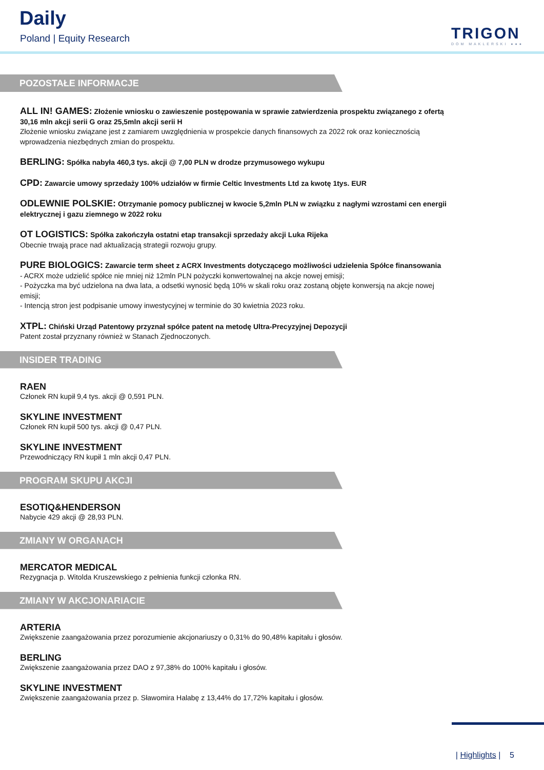Daily
Poland | Equity Research TRIGON
DOM MAKLERSKI ●●●
POZOSTAŁE INFORMACJE
ALL IN! GAMES: Złożenie wniosku o zawieszenie postępowania w sprawie zatwierdzenia prospektu związanego z ofertą 30,16 mln akcji serii G oraz 25,5mln akcji serii H
Złożenie wniosku związane jest z zamiarem uwzględnienia w prospekcie danych finansowych za 2022 rok oraz koniecznością wprowadzenia niezbędnych zmian do prospektu.
BERLING: Spółka nabyła 460,3 tys. akcji @ 7,00 PLN w drodze przymusowego wykupu
CPD: Zawarcie umowy sprzedaży 100% udziałów w firmie Celtic Investments Ltd za kwotę 1tys. EUR
ODLEWNIE POLSKIE: Otrzymanie pomocy publicznej w kwocie 5,2mln PLN w związku z nagłymi wzrostami cen energii elektrycznej i gazu ziemnego w 2022 roku
OT LOGISTICS: Spółka zakończyła ostatni etap transakcji sprzedaży akcji Luka Rijeka
Obecnie trwają prace nad aktualizacją strategii rozwoju grupy.
PURE BIOLOGICS: Zawarcie term sheet z ACRX Investments dotyczącego możliwości udzielenia Spółce finansowania
- ACRX może udzielić spółce nie mniej niż 12mln PLN pożyczki konwertowalnej na akcje nowej emisji;
- Pożyczka ma być udzielona na dwa lata, a odsetki wynosić będą 10% w skali roku oraz zostaną objęte konwersją na akcje nowej emisji;
- Intencją stron jest podpisanie umowy inwestycyjnej w terminie do 30 kwietnia 2023 roku.
XTPL: Chiński Urząd Patentowy przyznał spółce patent na metodę Ultra-Precyzyjnej Depozycji
Patent został przyznany również w Stanach Zjednoczonych.
INSIDER TRADING
RAEN
Członek RN kupił 9,4 tys. akcji @ 0,591 PLN.
SKYLINE INVESTMENT
Członek RN kupił 500 tys. akcji @ 0,47 PLN.
SKYLINE INVESTMENT
Przewodniczący RN kupił 1 mln akcji 0,47 PLN.
PROGRAM SKUPU AKCJI
ESOTIQ&HENDERSON
Nabycie 429 akcji @ 28,93 PLN.
ZMIANY W ORGANACH
MERCATOR MEDICAL
Rezygnacja p. Witolda Kruszewskiego z pełnienia funkcji członka RN.
ZMIANY W AKCJONARIACIE
ARTERIA
Zwiększenie zaangażowania przez porozumienie akcjonariuszy o 0,31% do 90,48% kapitału i głosów.
BERLING
Zwiększenie zaangażowania przez DAO z 97,38% do 100% kapitału i głosów.
SKYLINE INVESTMENT
Zwiększenie zaangażowania przez p. Sławomira Halabę z 13,44% do 17,72% kapitału i głosów.
| Highlights | 5